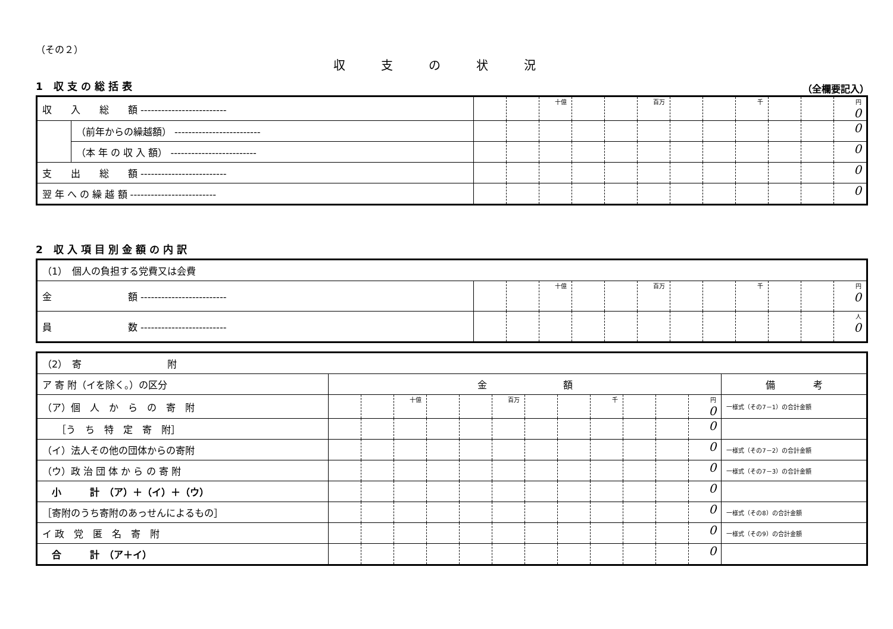（その２）
収支の状況
1 収支の総括表
（全欄要記入）
| 収 入 総 額 ------------------------- | | | | 十億 | | | 百万 | | | 千 | | | 円 0 |
| | （前年からの繰越額） ------------------------- | | | | | | | | | | | | 0 |
| | （本 年 の 収 入 額） ------------------------- | | | | | | | | | | | | 0 |
| 支 出 総 額 ------------------------- | | | | | | | | | | | | | 0 |
| 翌 年 へ の 繰 越 額 ------------------------- | | | | | | | | | | | | | 0 |
2 収入項目別金額の内訳
| （1） 個人の負担する党費又は会費 | | | | | | | | | | | | |
| 金 額 ------------------------- | | | 十億 | | | 百万 | | | 千 | | | 円 0 |
| 員 数 ------------------------- | | | | | | | | | | | | 人 0 |
| （2） 寄 附 | | | | | | | | | | | | | |
| ア 寄 附（イを除く。）の区分 | 金 額 | | | | | | | | | | | | 備 考 |
| （ア）個 人 か ら の 寄 附 | | | 十億 | | | 百万 | | | 千 | | | 円 0 | 一様式（その7－1）の合計金額 |
| ［う ち 特 定 寄 附］ | | | | | | | | | | | | 0 | |
| （イ）法人その他の団体からの寄附 | | | | | | | | | | | | 0 | 一様式（その7－2）の合計金額 |
| （ウ）政 治 団 体 か ら の 寄 附 | | | | | | | | | | | | 0 | 一様式（その7－3）の合計金額 |
| 小 計 （ア）＋（イ）＋（ウ） | | | | | | | | | | | | 0 | |
| ［寄附のうち寄附のあっせんによるもの］ | | | | | | | | | | | | 0 | 一様式（その8）の合計金額 |
| イ 政 党 匿 名 寄 附 | | | | | | | | | | | | 0 | 一様式（その9）の合計金額 |
| 合 計 （ア＋イ） | | | | | | | | | | | | 0 | |